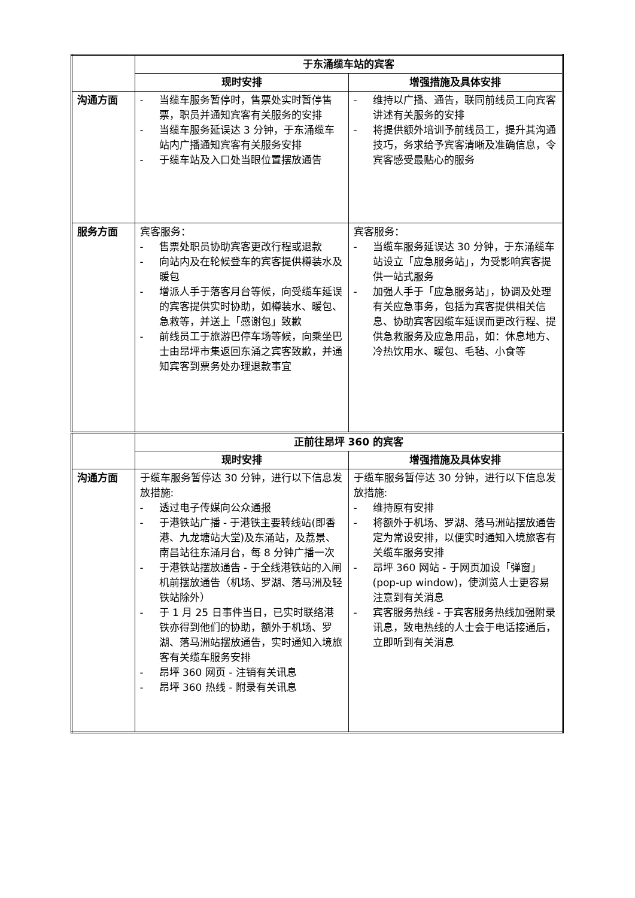| | 于东涌缆车站的宾客 | |
| | 现时安排 | 增强措施及具体安排 |
| 沟通方面 | - 当缆车服务暂停时，售票处实时暂停售票，职员并通知宾客有关服务的安排 - 当缆车服务延误达 3 分钟，于东涌缆车站内广播通知宾客有关服务安排 - 于缆车站及入口处当眼位置摆放通告 | - 维持以广播、通告，联同前线员工向宾客讲述有关服务的安排 - 将提供额外培训予前线员工，提升其沟通技巧，务求给予宾客清晰及准确信息，令宾客感受最贴心的服务 |
| 服务方面 | 宾客服务： - 售票处职员协助宾客更改行程或退款 - 向站内及在轮候登车的宾客提供樽装水及暖包 - 增派人手于落客月台等候，向受缆车延误的宾客提供实时协助，如樽装水、暖包、急救等，并送上「感谢包」致歉 - 前线员工于旅游巴停车场等候，向乘坐巴士由昂坪市集返回东涌之宾客致歉，并通知宾客到票务处办理退款事宜 | 宾客服务： - 当缆车服务延误达 30 分钟，于东涌缆车站设立「应急服务站」，为受影响宾客提供一站式服务 - 加强人手于「应急服务站」，协调及处理有关应急事务，包括为宾客提供相关信息、协助宾客因缆车延误而更改行程、提供急救服务及应急用品，如：休息地方、冷热饮用水、暖包、毛毡、小食等 |
| | 正前往昂坪 360 的宾客 | |
| | 现时安排 | 增强措施及具体安排 |
| 沟通方面 | 于缆车服务暂停达 30 分钟，进行以下信息发放措施: - 透过电子传媒向公众通报 - 于港铁站广播 - 于港铁主要转线站(即香港、九龙塘站大堂)及东涌站，及荔景、南昌站往东涌月台，每 8 分钟广播一次 - 于港铁站摆放通告 - 于全线港铁站的入闸机前摆放通告（机场、罗湖、落马洲及轻铁站除外） - 于 1 月 25 日事件当日，已实时联络港铁亦得到他们的协助，额外于机场、罗湖、落马洲站摆放通告，实时通知入境旅客有关缆车服务安排 - 昂坪 360 网页 - 注销有关讯息 - 昂坪 360 热线 - 附录有关讯息 | 于缆车服务暂停达 30 分钟，进行以下信息发放措施: - 维持原有安排 - 将额外于机场、罗湖、落马洲站摆放通告定为常设安排，以便实时通知入境旅客有关缆车服务安排 - 昂坪 360 网站 - 于网页加设「弹窗」(pop-up window)，使浏览人士更容易注意到有关消息 - 宾客服务热线 - 于宾客服务热线加强附录讯息，致电热线的人士会于电话接通后，立即听到有关消息 |